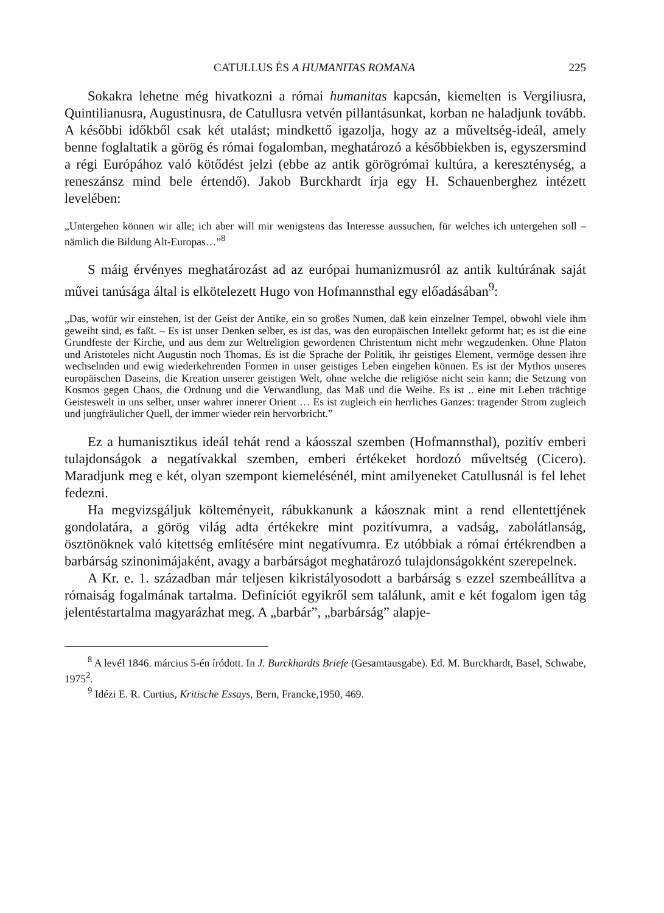CATULLUS ÉS A HUMANITAS ROMANA 225
Sokakra lehetne még hivatkozni a római humanitas kapcsán, kiemelten is Vergiliusra, Quintilianusra, Augustinusra, de Catullusra vetvén pillantásunkat, korban ne haladjunk tovább. A későbbi időkből csak két utalást; mindkettő igazolja, hogy az a műveltség-ideál, amely benne foglaltatik a görög és római fogalomban, meghatározó a későbbiekben is, egyszersmind a régi Európához való kötődést jelzi (ebbe az antik görögrómai kultúra, a kereszténység, a reneszánsz mind bele értendő). Jakob Burckhardt írja egy H. Schauenberghez intézett levelében:
„Untergehen können wir alle; ich aber will mir wenigstens das Interesse aussuchen, für welches ich untergehen soll – nämlich die Bildung Alt-Europas…”<sup>8</sup>
S máig érvényes meghatározást ad az európai humanizmusról az antik kultúrának saját művei tanúsága által is elkötelezett Hugo von Hofmannsthal egy előadásában<sup>9</sup>:
„Das, wofür wir einstehen, ist der Geist der Antike, ein so großes Numen, daß kein einzelner Tempel, obwohl viele ihm geweiht sind, es faßt. – Es ist unser Denken selber, es ist das, was den europäischen Intellekt geformt hat; es ist die eine Grundfeste der Kirche, und aus dem zur Weltreligion gewordenen Christentum nicht mehr wegzudenken. Ohne Platon und Aristoteles nicht Augustin noch Thomas. Es ist die Sprache der Politik, ihr geistiges Element, vermöge dessen ihre wechselnden und ewig wiederkehrenden Formen in unser geistiges Leben eingehen können. Es ist der Mythos unseres europäischen Daseins, die Kreation unserer geistigen Welt, ohne welche die religiöse nicht sein kann; die Setzung von Kosmos gegen Chaos, die Ordnung und die Verwandlung, das Maß und die Weihe. Es ist .. eine mit Leben trächtige Geisteswelt in uns selber, unser wahrer innerer Orient … Es ist zugleich ein herrliches Ganzes: tragender Strom zugleich und jungfräulicher Quell, der immer wieder rein hervorbricht.”
Ez a humanisztikus ideál tehát rend a káosszal szemben (Hofmannsthal), pozitív emberi tulajdonságok a negatívakkal szemben, emberi értékeket hordozó műveltség (Cicero). Maradjunk meg e két, olyan szempont kiemelésénél, mint amilyeneket Catullusnál is fel lehet fedezni.
Ha megvizsgáljuk költeményeit, rábukkanunk a káosznak mint a rend ellentettjének gondolatára, a görög világ adta értékekre mint pozitívumra, a vadság, zabolátlanság, ösztönöknek való kitettség említésére mint negatívumra. Ez utóbbiak a római értékrendben a barbárság szinonimájaként, avagy a barbárságot meghatározó tulajdonságokként szerepelnek.
A Kr. e. 1. században már teljesen kikristályosodott a barbárság s ezzel szembeállítva a rómaiság fogalmának tartalma. Definíciót egyikről sem találunk, amit e két fogalom igen tág jelentéstartalma magyarázhat meg. A „barbár”, „barbárság” alapje-
<sup>8</sup> A levél 1846. március 5-én íródott. In J. Burckhardts Briefe (Gesamtausgabe). Ed. M. Burckhardt, Basel, Schwabe, 1975<sup>2</sup>.
<sup>9</sup> Idézi E. R. Curtius, Kritische Essays, Bern, Francke,1950, 469.